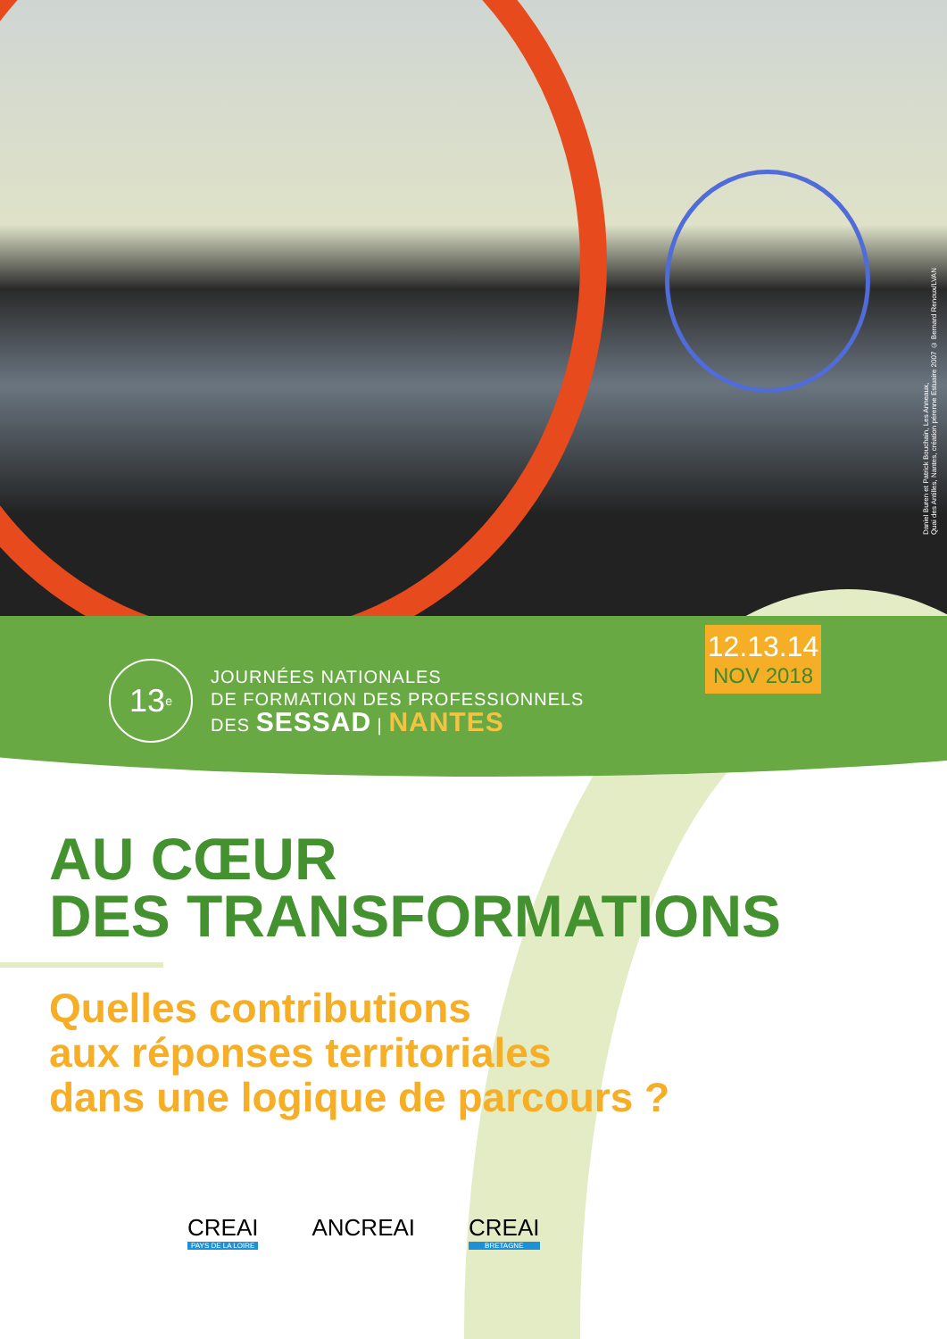Daniel Buren et Patrick Bouchain, Les Anneaux,
Quai des Antilles, Nantes, création pérenne Estuaire 2007 © Bernard Renoux/LVAN
12.13.14
NOV 2018
13<sup>e</sup>
JOURNÉES NATIONALES
DE FORMATION DES PROFESSIONNELS
DES SESSAD | NANTES
AU CŒUR
DES TRANSFORMATIONS
Quelles contributions
aux réponses territoriales
dans une logique de parcours ?
CREAI
PAYS DE LA LOIRE
ANCREAI CREAI
BRETAGNE